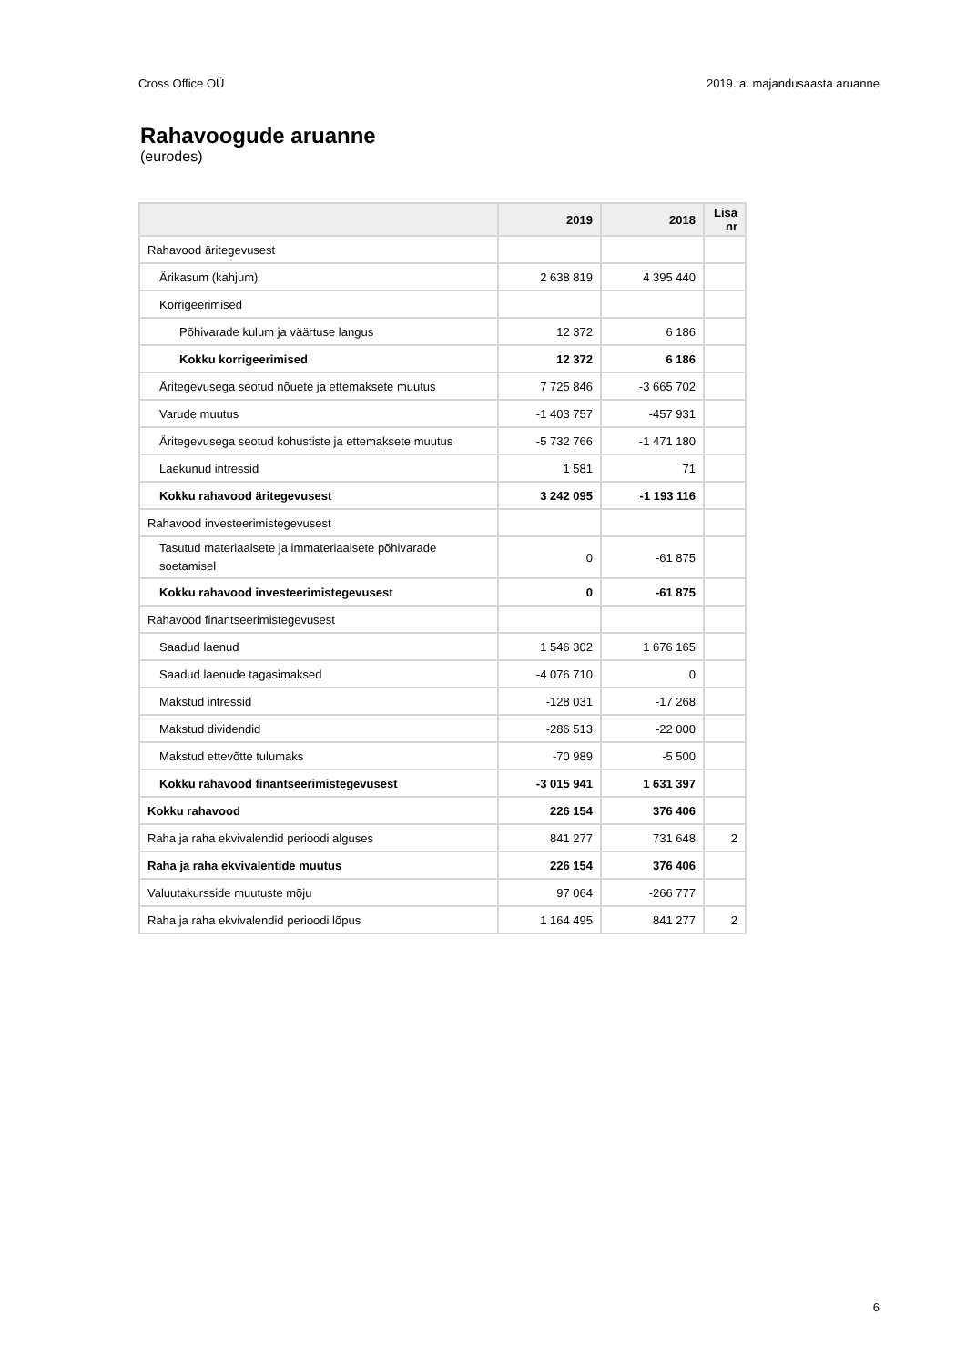Cross Office OÜ 2019. a. majandusaasta aruanne
Rahavoogude aruanne
(eurodes)
| | 2019 | 2018 | Lisa nr |
| --- | --- | --- | --- |
| Rahavood äritegevusest | | | |
| Ärikasum (kahjum) | 2 638 819 | 4 395 440 | |
| Korrigeerimised | | | |
| Põhivarade kulum ja väärtuse langus | 12 372 | 6 186 | |
| Kokku korrigeerimised | 12 372 | 6 186 | |
| Äritegevusega seotud nõuete ja ettemaksete muutus | 7 725 846 | -3 665 702 | |
| Varude muutus | -1 403 757 | -457 931 | |
| Äritegevusega seotud kohustiste ja ettemaksete muutus | -5 732 766 | -1 471 180 | |
| Laekunud intressid | 1 581 | 71 | |
| Kokku rahavood äritegevusest | 3 242 095 | -1 193 116 | |
| Rahavood investeerimistegevusest | | | |
| Tasutud materiaalsete ja immateriaalsete põhivarade soetamisel | 0 | -61 875 | |
| Kokku rahavood investeerimistegevusest | 0 | -61 875 | |
| Rahavood finantseerimistegevusest | | | |
| Saadud laenud | 1 546 302 | 1 676 165 | |
| Saadud laenude tagasimaksed | -4 076 710 | 0 | |
| Makstud intressid | -128 031 | -17 268 | |
| Makstud dividendid | -286 513 | -22 000 | |
| Makstud ettevõtte tulumaks | -70 989 | -5 500 | |
| Kokku rahavood finantseerimistegevusest | -3 015 941 | 1 631 397 | |
| Kokku rahavood | 226 154 | 376 406 | |
| Raha ja raha ekvivalendid perioodi alguses | 841 277 | 731 648 | 2 |
| Raha ja raha ekvivalentide muutus | 226 154 | 376 406 | |
| Valuutakursside muutuste mõju | 97 064 | -266 777 | |
| Raha ja raha ekvivalendid perioodi lõpus | 1 164 495 | 841 277 | 2 |
6